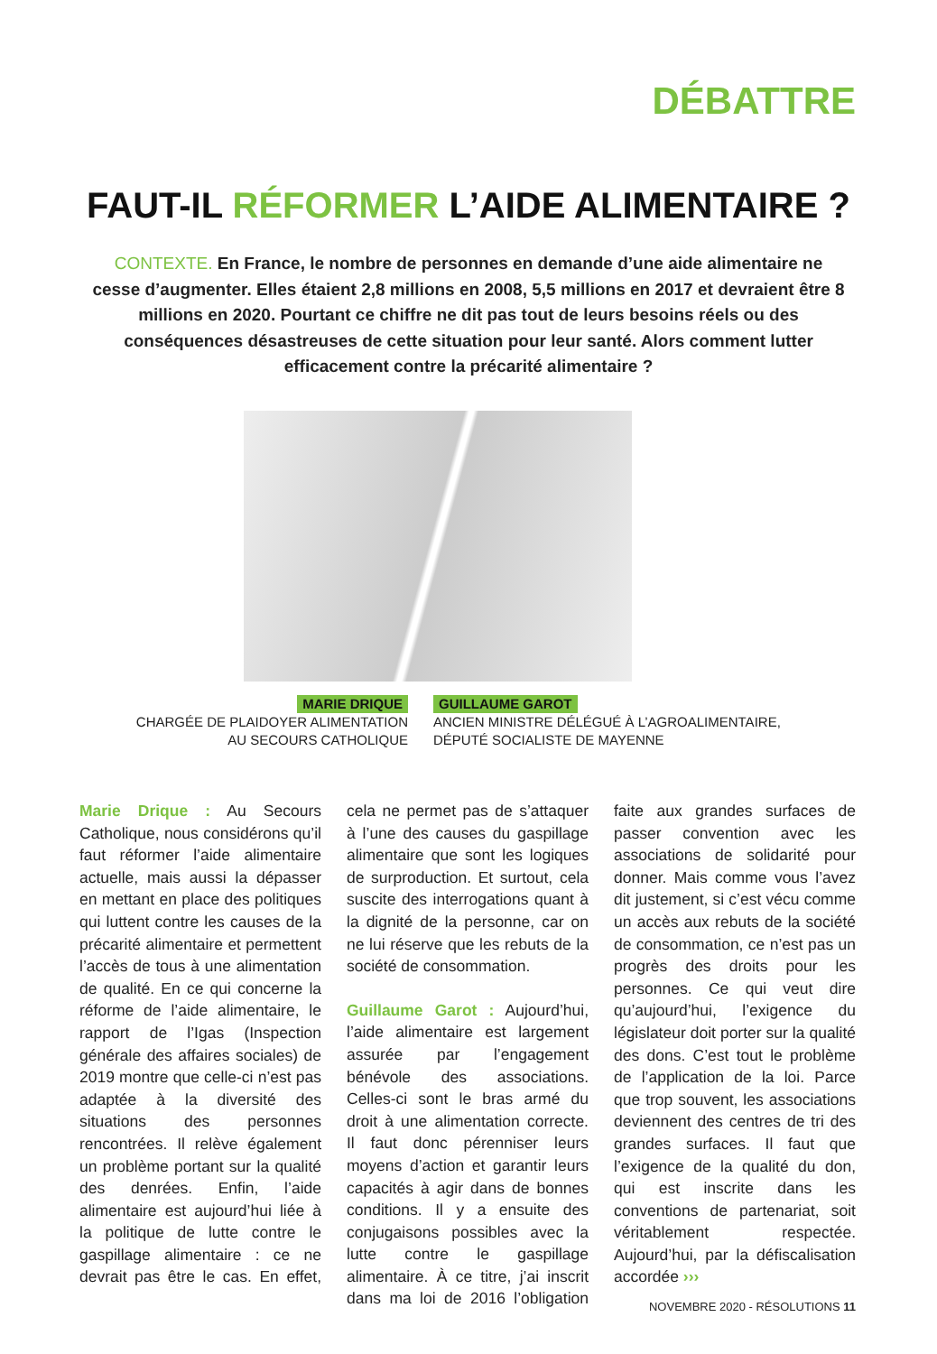DÉBATTRE
FAUT-IL RÉFORMER L’AIDE ALIMENTAIRE ?
CONTEXTE. En France, le nombre de personnes en demande d’une aide alimentaire ne cesse d’augmenter. Elles étaient 2,8 millions en 2008, 5,5 millions en 2017 et devraient être 8 millions en 2020. Pourtant ce chiffre ne dit pas tout de leurs besoins réels ou des conséquences désastreuses de cette situation pour leur santé. Alors comment lutter efficacement contre la précarité alimentaire ?
MARIE DRIQUE
CHARGÉE DE PLAIDOYER ALIMENTATION
AU SECOURS CATHOLIQUE
GUILLAUME GAROT
ANCIEN MINISTRE DÉLÉGUÉ À L’AGROALIMENTAIRE,
DÉPUTÉ SOCIALISTE DE MAYENNE
Marie Drique : Au Secours Catholique, nous considérons qu’il faut réformer l’aide alimentaire actuelle, mais aussi la dépasser en mettant en place des politiques qui luttent contre les causes de la précarité alimentaire et permettent l’accès de tous à une alimentation de qualité. En ce qui concerne la réforme de l’aide alimentaire, le rapport de l’Igas (Inspection générale des affaires sociales) de 2019 montre que celle-ci n’est pas adaptée à la diversité des situations des personnes rencontrées. Il relève également un problème portant sur la qualité des denrées. Enfin, l’aide alimentaire est aujourd’hui liée à la politique de lutte contre le gaspillage alimentaire : ce ne devrait pas être le cas. En effet, cela ne permet pas de s’attaquer à l’une des causes du gaspillage alimentaire que sont les logiques de surproduction. Et surtout, cela suscite des interrogations quant à la dignité de la personne, car on ne lui réserve que les rebuts de la société de consommation.
Guillaume Garot : Aujourd’hui, l’aide alimentaire est largement assurée par l’engagement bénévole des associations. Celles-ci sont le bras armé du droit à une alimentation correcte. Il faut donc pérenniser leurs moyens d’action et garantir leurs capacités à agir dans de bonnes conditions. Il y a ensuite des conjugaisons possibles avec la lutte contre le gaspillage alimentaire. À ce titre, j’ai inscrit dans ma loi de 2016 l’obligation faite aux grandes surfaces de passer convention avec les associations de solidarité pour donner. Mais comme vous l’avez dit justement, si c’est vécu comme un accès aux rebuts de la société de consommation, ce n’est pas un progrès des droits pour les personnes. Ce qui veut dire qu’aujourd’hui, l’exigence du législateur doit porter sur la qualité des dons. C’est tout le problème de l’application de la loi. Parce que trop souvent, les associations deviennent des centres de tri des grandes surfaces. Il faut que l’exigence de la qualité du don, qui est inscrite dans les conventions de partenariat, soit véritablement respectée. Aujourd’hui, par la défiscalisation accordée ›››
NOVEMBRE 2020 - RÉSOLUTIONS 11